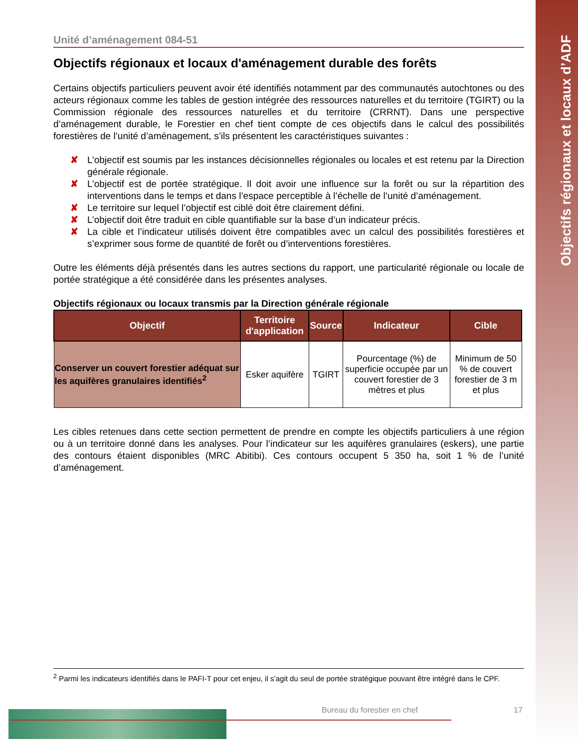Objectifs régionaux et locaux d’ADF
Unité d’aménagement 084-51
Objectifs régionaux et locaux d'aménagement durable des forêts
Certains objectifs particuliers peuvent avoir été identifiés notamment par des communautés autochtones ou des acteurs régionaux comme les tables de gestion intégrée des ressources naturelles et du territoire (TGIRT) ou la Commission régionale des ressources naturelles et du territoire (CRRNT). Dans une perspective d’aménagement durable, le Forestier en chef tient compte de ces objectifs dans le calcul des possibilités forestières de l’unité d’aménagement, s’ils présentent les caractéristiques suivantes :
✘ L’objectif est soumis par les instances décisionnelles régionales ou locales et est retenu par la Direction générale régionale.
✘ L’objectif est de portée stratégique. Il doit avoir une influence sur la forêt ou sur la répartition des interventions dans le temps et dans l’espace perceptible à l’échelle de l’unité d’aménagement.
✘ Le territoire sur lequel l’objectif est ciblé doit être clairement défini.
✘ L’objectif doit être traduit en cible quantifiable sur la base d’un indicateur précis.
✘ La cible et l’indicateur utilisés doivent être compatibles avec un calcul des possibilités forestières et s’exprimer sous forme de quantité de forêt ou d’interventions forestières.
Outre les éléments déjà présentés dans les autres sections du rapport, une particularité régionale ou locale de portée stratégique a été considérée dans les présentes analyses.
Objectifs régionaux ou locaux transmis par la Direction générale régionale
| Objectif | Territoire d'application | Source | Indicateur | Cible |
| --- | --- | --- | --- | --- |
| Conserver un couvert forestier adéquat sur les aquifères granulaires identifiés<sup>2</sup> | Esker aquifère | TGIRT | Pourcentage (%) de superficie occupée par un couvert forestier de 3 mètres et plus | Minimum de 50 % de couvert forestier de 3 m et plus |
Les cibles retenues dans cette section permettent de prendre en compte les objectifs particuliers à une région ou à un territoire donné dans les analyses. Pour l’indicateur sur les aquifères granulaires (eskers), une partie des contours étaient disponibles (MRC Abitibi). Ces contours occupent 5 350 ha, soit 1 % de l’unité d’aménagement.
<sup>2</sup> Parmi les indicateurs identifiés dans le PAFI-T pour cet enjeu, il s’agit du seul de portée stratégique pouvant être intégré dans le CPF.
Bureau du forestier en chef 17